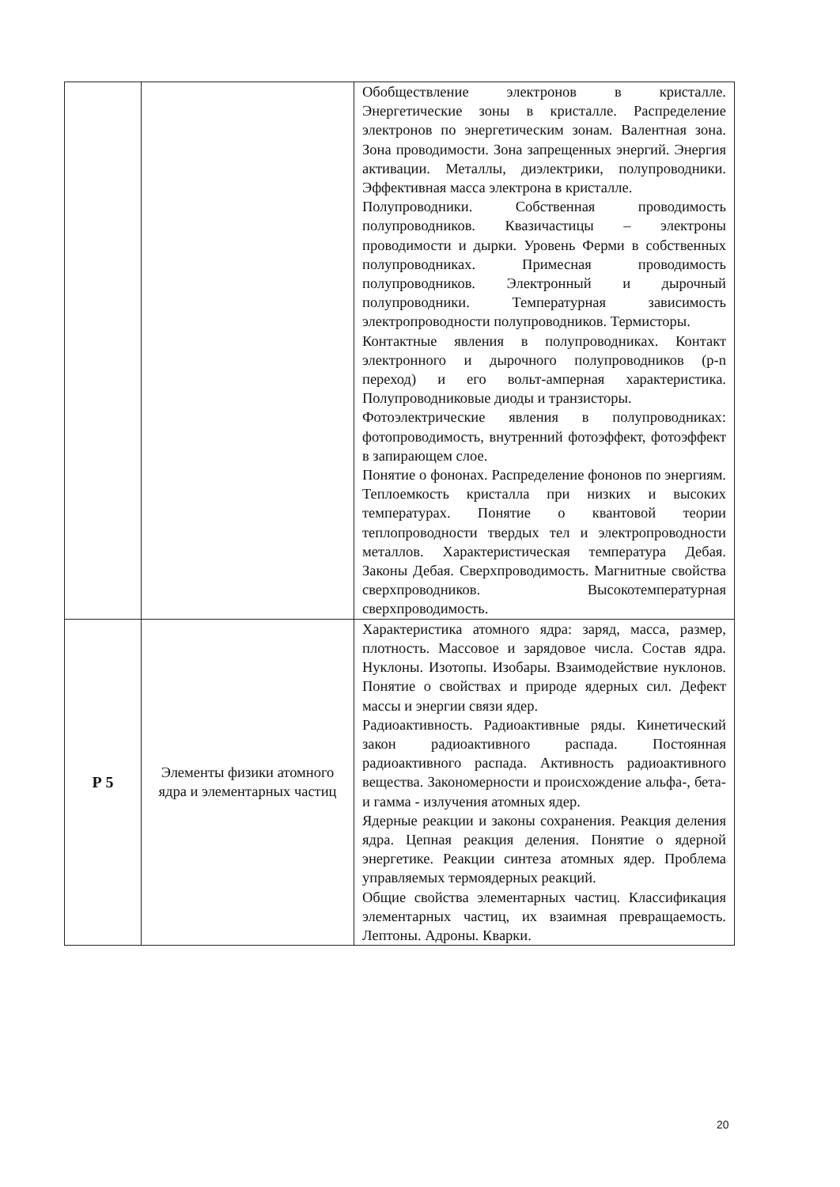| | | Обобществление электронов в кристалле. Энергетические зоны в кристалле. Распределение электронов по энергетическим зонам. Валентная зона. Зона проводимости. Зона запрещенных энергий. Энергия активации. Металлы, диэлектрики, полупроводники. Эффективная масса электрона в кристалле. Полупроводники. Собственная проводимость полупроводников. Квазичастицы – электроны проводимости и дырки. Уровень Ферми в собственных полупроводниках. Примесная проводимость полупроводников. Электронный и дырочный полупроводники. Температурная зависимость электропроводности полупроводников. Термисторы. Контактные явления в полупроводниках. Контакт электронного и дырочного полупроводников (p-n переход) и его вольт-амперная характеристика. Полупроводниковые диоды и транзисторы. Фотоэлектрические явления в полупроводниках: фотопроводимость, внутренний фотоэффект, фотоэффект в запирающем слое. Понятие о фононах. Распределение фононов по энергиям. Теплоемкость кристалла при низких и высоких температурах. Понятие о квантовой теории теплопроводности твердых тел и электропроводности металлов. Характеристическая температура Дебая. Законы Дебая. Сверхпроводимость. Магнитные свойства сверхпроводников. Высокотемпературная сверхпроводимость. |
| Р 5 | Элементы физики атомного ядра и элементарных частиц | Характеристика атомного ядра: заряд, масса, размер, плотность. Массовое и зарядовое числа. Состав ядра. Нуклоны. Изотопы. Изобары. Взаимодействие нуклонов. Понятие о свойствах и природе ядерных сил. Дефект массы и энергии связи ядер. Радиоактивность. Радиоактивные ряды. Кинетический закон радиоактивного распада. Постоянная радиоактивного распада. Активность радиоактивного вещества. Закономерности и происхождение альфа-, бета- и гамма - излучения атомных ядер. Ядерные реакции и законы сохранения. Реакция деления ядра. Цепная реакция деления. Понятие о ядерной энергетике. Реакции синтеза атомных ядер. Проблема управляемых термоядерных реакций. Общие свойства элементарных частиц. Классификация элементарных частиц, их взаимная превращаемость. Лептоны. Адроны. Кварки. |
20